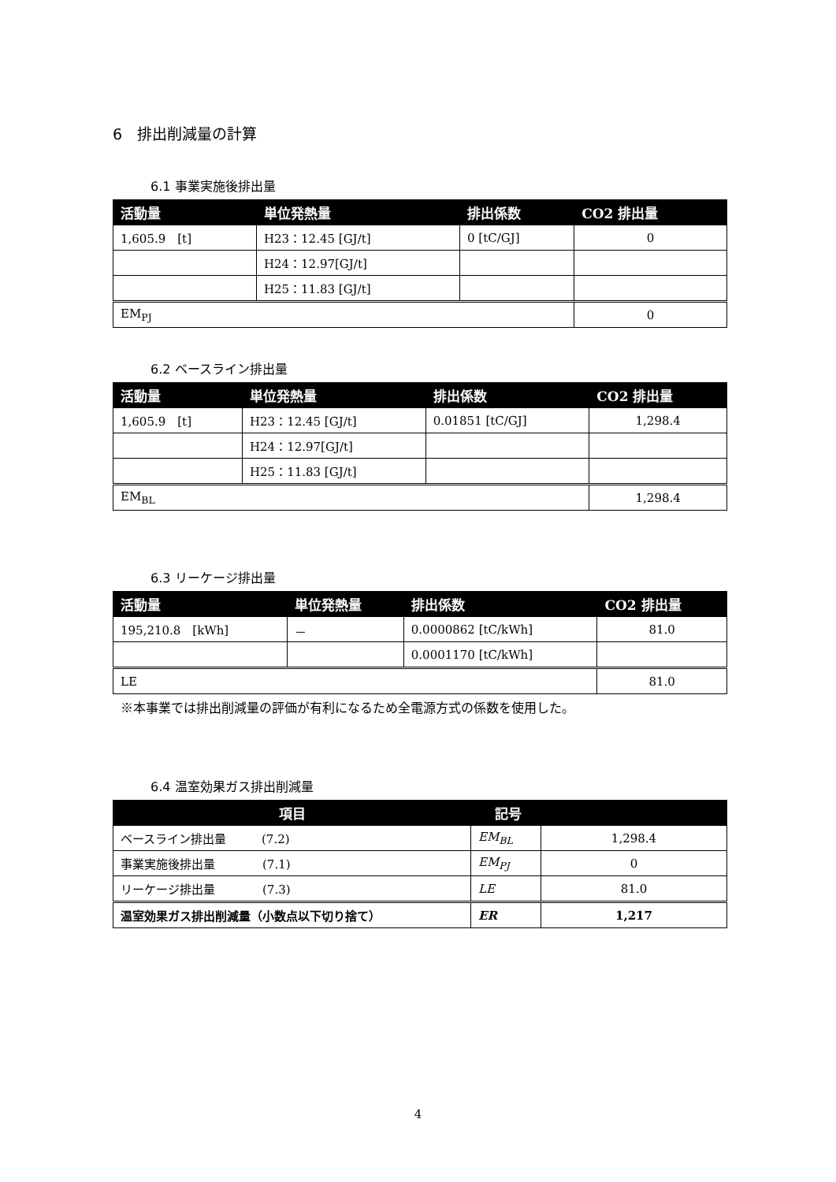6　排出削減量の計算
6.1 事業実施後排出量
| 活動量 | 単位発熱量 | 排出係数 | CO2 排出量 |
| --- | --- | --- | --- |
| 1,605.9 [t] | H23：12.45 [GJ/t] | 0 [tC/GJ] | 0 |
| | H24：12.97[GJ/t] | | |
| | H25：11.83 [GJ/t] | | |
| EM<sub>PJ</sub> | | | 0 |
6.2 ベースライン排出量
| 活動量 | 単位発熱量 | 排出係数 | CO2 排出量 |
| --- | --- | --- | --- |
| 1,605.9 [t] | H23：12.45 [GJ/t] | 0.01851 [tC/GJ] | 1,298.4 |
| | H24：12.97[GJ/t] | | |
| | H25：11.83 [GJ/t] | | |
| EM<sub>BL</sub> | | | 1,298.4 |
6.3 リーケージ排出量
| 活動量 | 単位発熱量 | 排出係数 | CO2 排出量 |
| --- | --- | --- | --- |
| 195,210.8 [kWh] | － | 0.0000862 [tC/kWh] | 81.0 |
| | | 0.0001170 [tC/kWh] | |
| LE | | | 81.0 |
※本事業では排出削減量の評価が有利になるため全電源方式の係数を使用した。
6.4 温室効果ガス排出削減量
| 項目 | 記号 | |
| --- | --- | --- |
| ベースライン排出量 (7.2) | EM<sub>BL</sub> | 1,298.4 |
| 事業実施後排出量 (7.1) | EM<sub>PJ</sub> | 0 |
| リーケージ排出量 (7.3) | LE | 81.0 |
| 温室効果ガス排出削減量（小数点以下切り捨て） | ER | 1,217 |
4